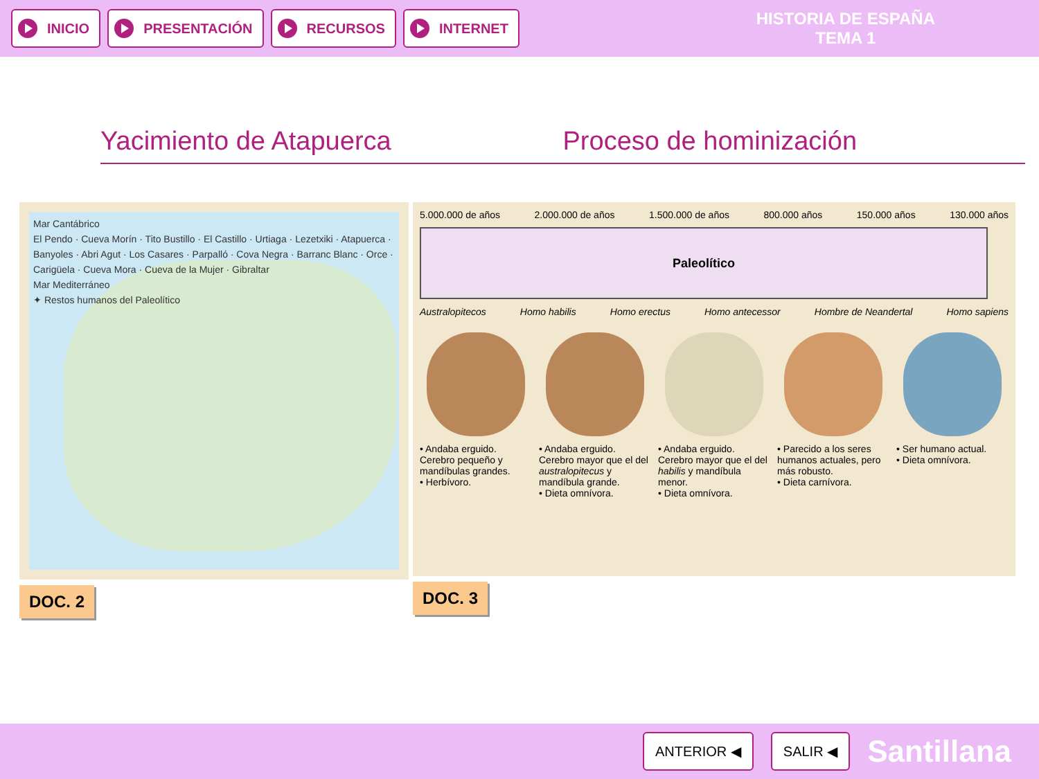INICIO PRESENTACIÓN RECURSOS INTERNET
HISTORIA DE ESPAÑA
TEMA 1
Yacimiento de Atapuerca Proceso de hominización
Mar Cantábrico
El Pendo · Cueva Morín · Tito Bustillo · El Castillo · Urtiaga · Lezetxiki · Atapuerca · Banyoles · Abri Agut · Los Casares · Parpalló · Cova Negra · Barranc Blanc · Orce · Carigüela · Cueva Mora · Cueva de la Mujer · Gibraltar
Mar Mediterráneo
✦ Restos humanos del Paleolítico
DOC. 2
5.000.000 de años 2.000.000 de años 1.500.000 de años 800.000 años 150.000 años 130.000 años
Paleolítico
Australopitecos Homo habilis Homo erectus Homo antecessor Hombre de Neandertal Homo sapiens
• Andaba erguido. Cerebro pequeño y mandíbulas grandes.
• Herbívoro.
• Andaba erguido. Cerebro mayor que el del australopitecus y mandíbula grande.
• Dieta omnívora.
• Andaba erguido. Cerebro mayor que el del habilis y mandíbula menor.
• Dieta omnívora.
• Parecido a los seres humanos actuales, pero más robusto.
• Dieta carnívora.
• Ser humano actual.
• Dieta omnívora.
DOC. 3
ANTERIOR ◀ SALIR ◀
Santillana